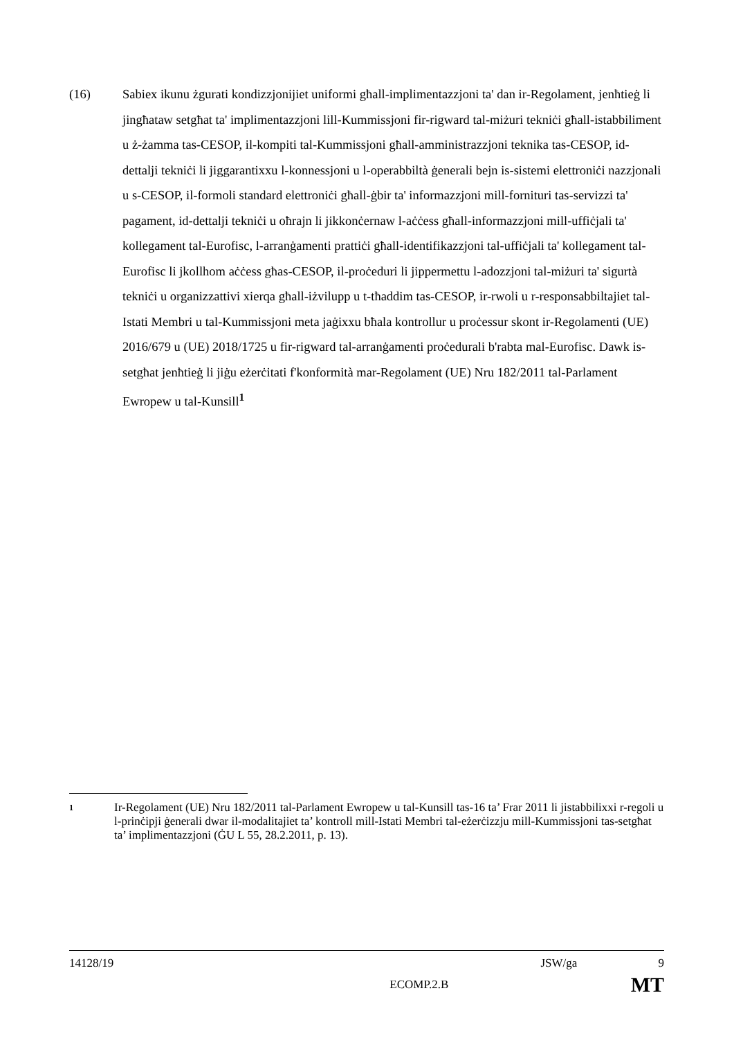(16) Sabiex ikunu żgurati kondizzjonijiet uniformi għall-implimentazzjoni ta' dan ir-Regolament, jenħtieġ li jingħataw setgħat ta' implimentazzjoni lill-Kummissjoni fir-rigward tal-miżuri tekniċi għall-istabbiliment u ż-żamma tas-CESOP, il-kompiti tal-Kummissjoni għall-amministrazzjoni teknika tas-CESOP, id-dettalji tekniċi li jiggarantixxu l-konnessjoni u l-operabbiltà ġenerali bejn is-sistemi elettroniċi nazzjonali u s-CESOP, il-formoli standard elettroniċi għall-ġbir ta' informazzjoni mill-fornituri tas-servizzi ta' pagament, id-dettalji tekniċi u oħrajn li jikkonċernaw l-aċċess għall-informazzjoni mill-uffiċjali ta' kollegament tal-Eurofisc, l-arranġamenti prattiċi għall-identifikazzjoni tal-uffiċjali ta' kollegament tal-Eurofisc li jkollhom aċċess għas-CESOP, il-proċeduri li jippermettu l-adozzjoni tal-miżuri ta' sigurtà tekniċi u organizzattivi xierqa għall-iżvilupp u t-tħaddim tas-CESOP, ir-rwoli u r-responsabbiltajiet tal-Istati Membri u tal-Kummissjoni meta jaġixxu bħala kontrollur u proċessur skont ir-Regolamenti (UE) 2016/679 u (UE) 2018/1725 u fir-rigward tal-arranġamenti proċedurali b'rabta mal-Eurofisc. Dawk is-setgħat jenħtieġ li jiġu eżerċitati f'konformità mar-Regolament (UE) Nru 182/2011 tal-Parlament Ewropew u tal-Kunsill<sup>1</sup>
1
Ir-Regolament (UE) Nru 182/2011 tal-Parlament Ewropew u tal-Kunsill tas-16 ta’ Frar 2011 li jistabbilixxi r-regoli u l-prinċipji ġenerali dwar il-modalitajiet ta’ kontroll mill-Istati Membri tal-eżerċizzju mill-Kummissjoni tas-setgħat ta’ implimentazzjoni (ĠU L 55, 28.2.2011, p. 13).
14128/19 JSW/ga 9
ECOMP.2.B MT